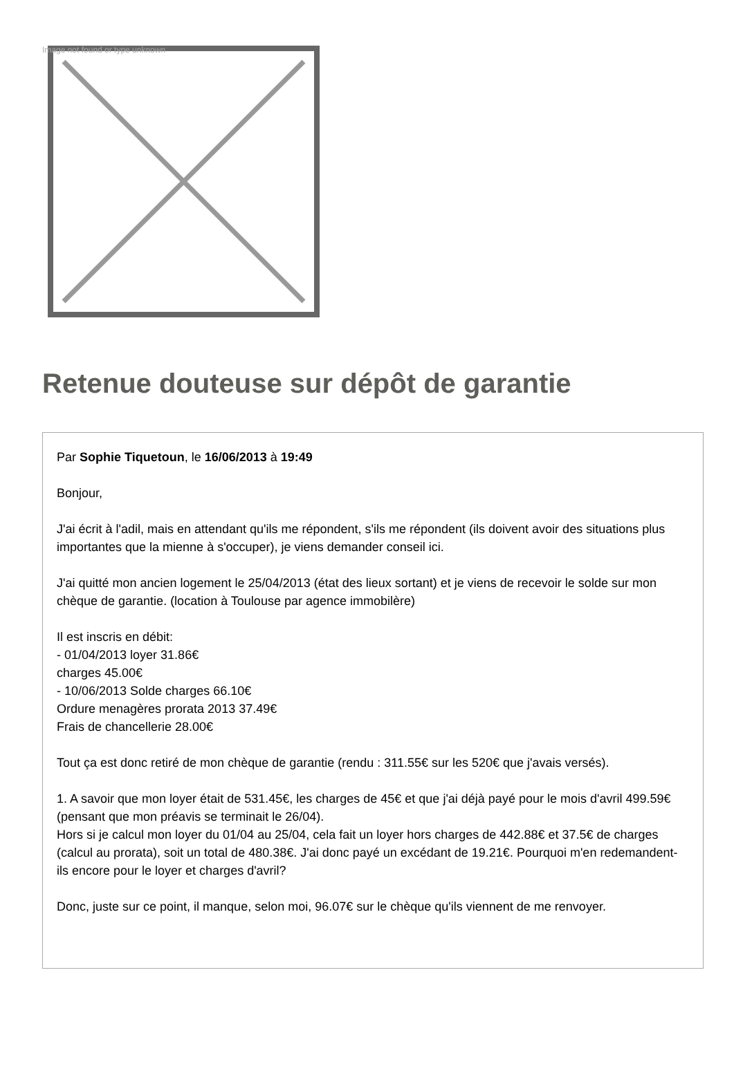Image not found or type unknown
Retenue douteuse sur dépôt de garantie
Par Sophie Tiquetoun, le 16/06/2013 à 19:49
Bonjour,
J'ai écrit à l'adil, mais en attendant qu'ils me répondent, s'ils me répondent (ils doivent avoir des situations plus importantes que la mienne à s'occuper), je viens demander conseil ici.
J'ai quitté mon ancien logement le 25/04/2013 (état des lieux sortant) et je viens de recevoir le solde sur mon chèque de garantie. (location à Toulouse par agence immobilère)
Il est inscris en débit:
- 01/04/2013 loyer 31.86€
charges 45.00€
- 10/06/2013 Solde charges 66.10€
Ordure menagères prorata 2013 37.49€
Frais de chancellerie 28.00€
Tout ça est donc retiré de mon chèque de garantie (rendu : 311.55€ sur les 520€ que j'avais versés).
1. A savoir que mon loyer était de 531.45€, les charges de 45€ et que j'ai déjà payé pour le mois d'avril 499.59€ (pensant que mon préavis se terminait le 26/04).
Hors si je calcul mon loyer du 01/04 au 25/04, cela fait un loyer hors charges de 442.88€ et 37.5€ de charges (calcul au prorata), soit un total de 480.38€. J'ai donc payé un excédant de 19.21€. Pourquoi m'en redemandent-ils encore pour le loyer et charges d'avril?
Donc, juste sur ce point, il manque, selon moi, 96.07€ sur le chèque qu'ils viennent de me renvoyer.